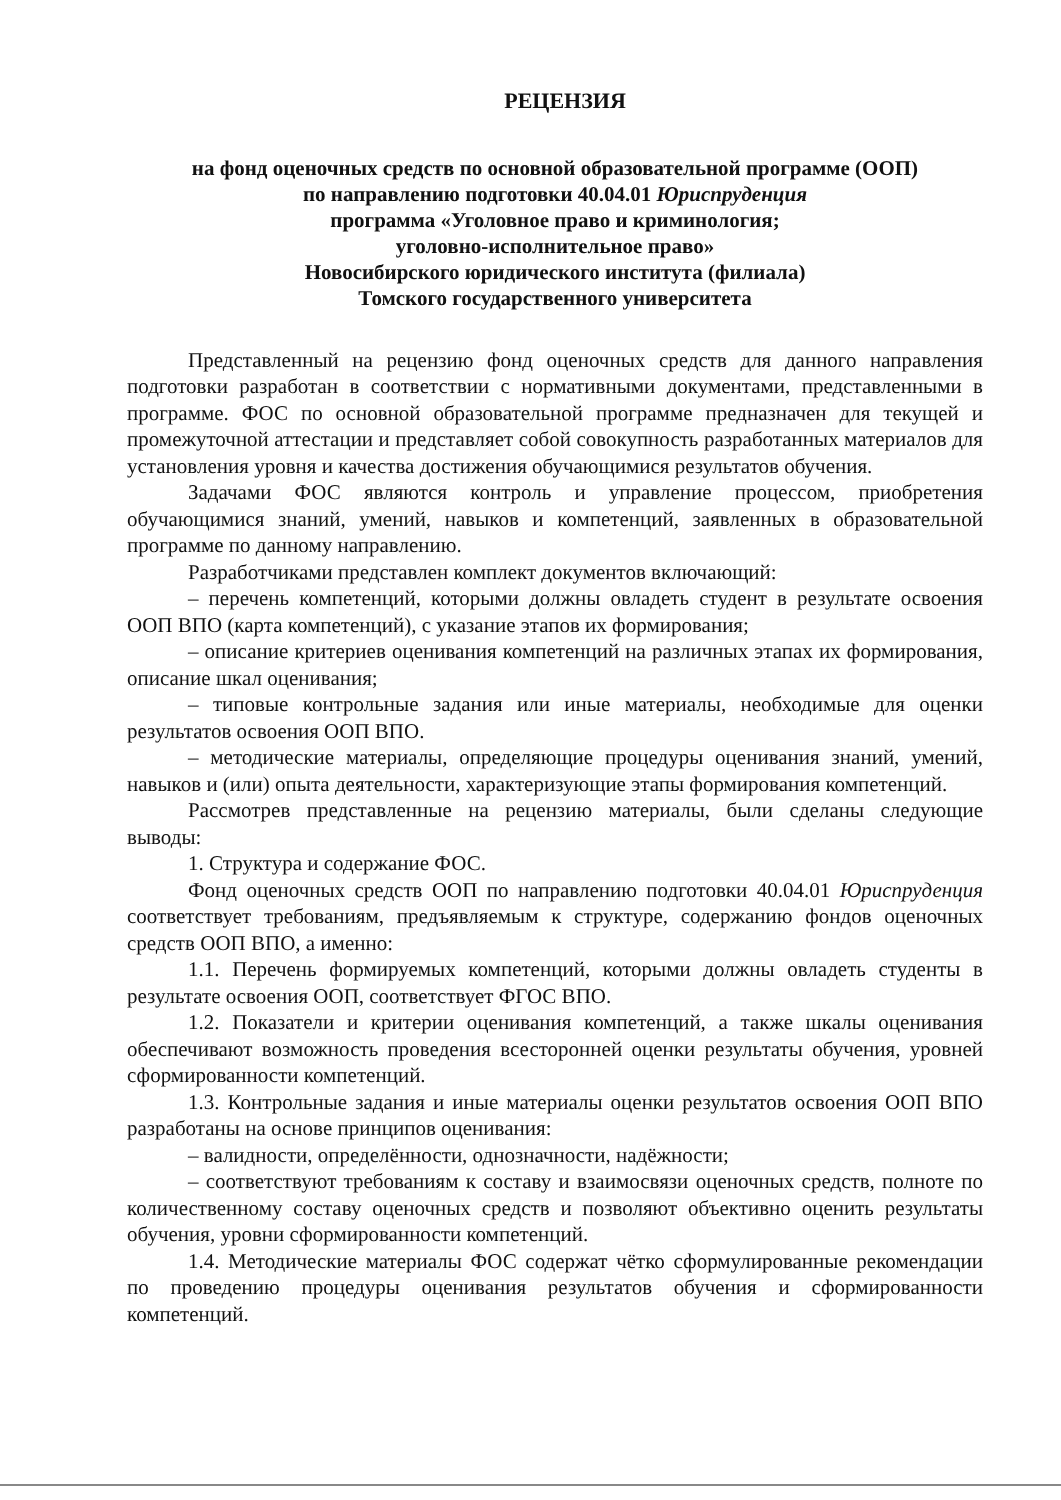РЕЦЕНЗИЯ
на фонд оценочных средств по основной образовательной программе (ООП)
по направлению подготовки 40.04.01 Юриспруденция
программа «Уголовное право и криминология;
уголовно-исполнительное право»
Новосибирского юридического института (филиала)
Томского государственного университета
Представленный на рецензию фонд оценочных средств для данного направления подготовки разработан в соответствии с нормативными документами, представленными в программе. ФОС по основной образовательной программе предназначен для текущей и промежуточной аттестации и представляет собой совокупность разработанных материалов для установления уровня и качества достижения обучающимися результатов обучения.
Задачами ФОС являются контроль и управление процессом, приобретения обучающимися знаний, умений, навыков и компетенций, заявленных в образовательной программе по данному направлению.
Разработчиками представлен комплект документов включающий:
– перечень компетенций, которыми должны овладеть студент в результате освоения ООП ВПО (карта компетенций), с указание этапов их формирования;
– описание критериев оценивания компетенций на различных этапах их формирования, описание шкал оценивания;
– типовые контрольные задания или иные материалы, необходимые для оценки результатов освоения ООП ВПО.
– методические материалы, определяющие процедуры оценивания знаний, умений, навыков и (или) опыта деятельности, характеризующие этапы формирования компетенций.
Рассмотрев представленные на рецензию материалы, были сделаны следующие выводы:
1. Структура и содержание ФОС.
Фонд оценочных средств ООП по направлению подготовки 40.04.01 Юриспруденция соответствует требованиям, предъявляемым к структуре, содержанию фондов оценочных средств ООП ВПО, а именно:
1.1. Перечень формируемых компетенций, которыми должны овладеть студенты в результате освоения ООП, соответствует ФГОС ВПО.
1.2. Показатели и критерии оценивания компетенций, а также шкалы оценивания обеспечивают возможность проведения всесторонней оценки результаты обучения, уровней сформированности компетенций.
1.3. Контрольные задания и иные материалы оценки результатов освоения ООП ВПО разработаны на основе принципов оценивания:
– валидности, определённости, однозначности, надёжности;
– соответствуют требованиям к составу и взаимосвязи оценочных средств, полноте по количественному составу оценочных средств и позволяют объективно оценить результаты обучения, уровни сформированности компетенций.
1.4. Методические материалы ФОС содержат чётко сформулированные рекомендации по проведению процедуры оценивания результатов обучения и сформированности компетенций.